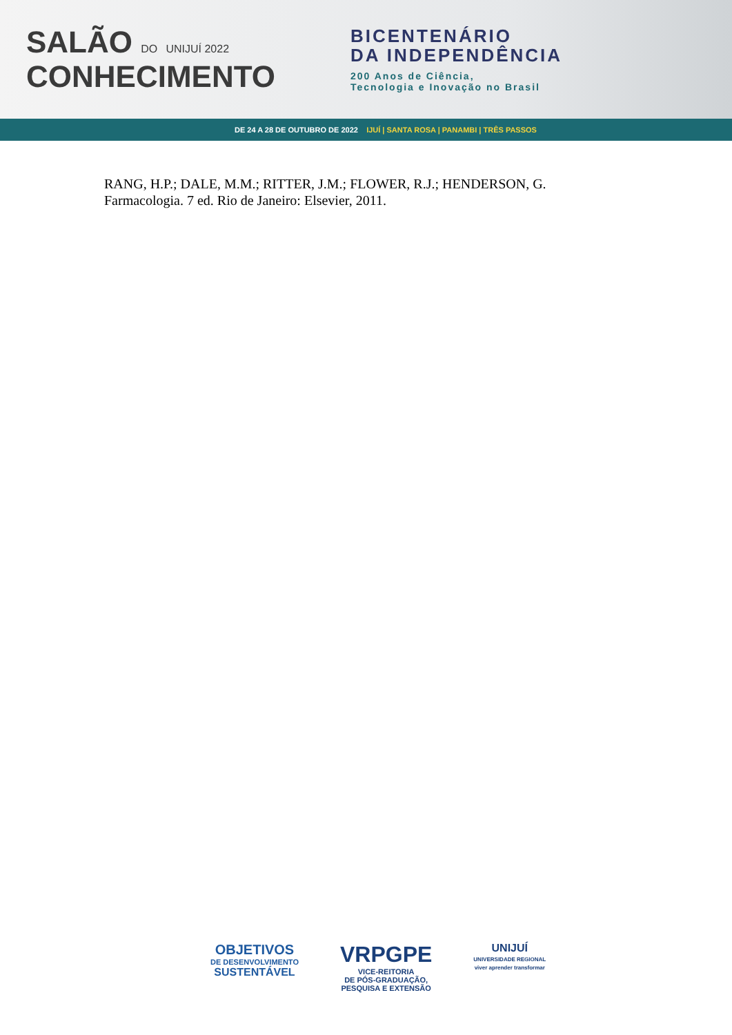SALÃO DO UNIJUÍ 2022
CONHECIMENTO
BICENTENÁRIO
DA INDEPENDÊNCIA
200 Anos de Ciência,
Tecnologia e Inovação no Brasil
DE 24 A 28 DE OUTUBRO DE 2022 IJUÍ | SANTA ROSA | PANAMBI | TRÊS PASSOS
RANG, H.P.; DALE, M.M.; RITTER, J.M.; FLOWER, R.J.; HENDERSON, G. Farmacologia. 7 ed. Rio de Janeiro: Elsevier, 2011.
OBJETIVOS
DE DESENVOLVIMENTO
SUSTENTÁVEL
VRPGPE
VICE-REITORIA
DE PÓS-GRADUAÇÃO,
PESQUISA E EXTENSÃO
UNIJUÍ
UNIVERSIDADE REGIONAL
viver aprender transformar